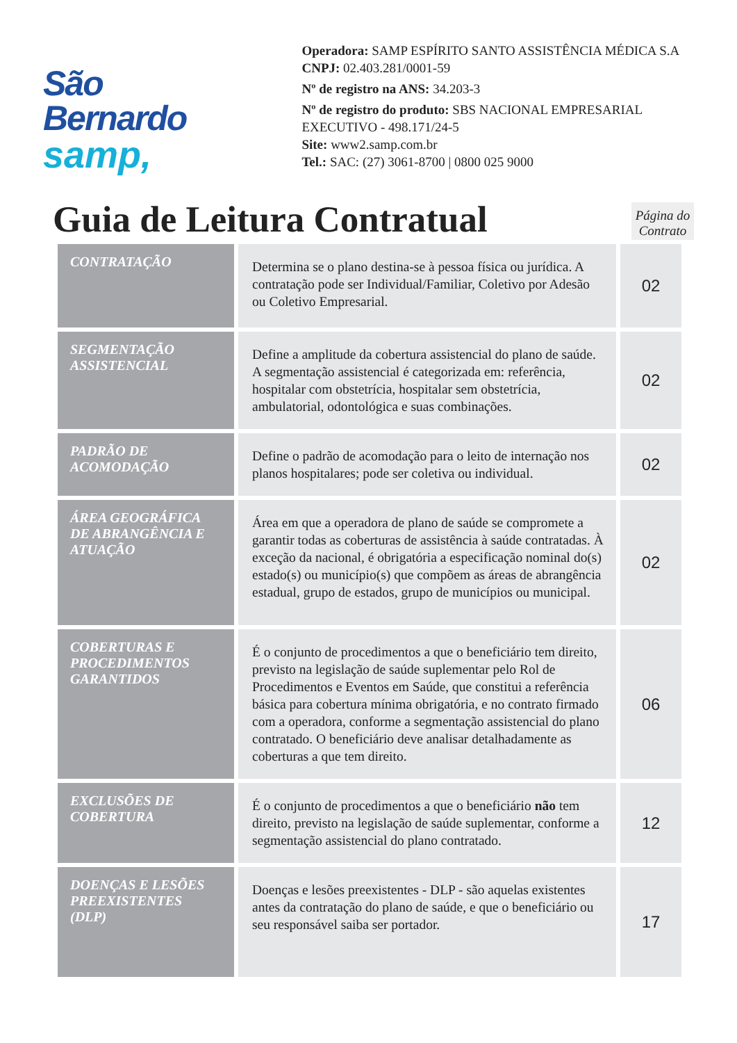São Bernardo
samp,
Operadora: SAMP ESPÍRITO SANTO ASSISTÊNCIA MÉDICA S.A
CNPJ: 02.403.281/0001-59
Nº de registro na ANS: 34.203-3
Nº de registro do produto: SBS NACIONAL EMPRESARIAL EXECUTIVO - 498.171/24-5
Site: www2.samp.com.br
Tel.: SAC: (27) 3061-8700 | 0800 025 9000
Guia de Leitura Contratual
Página do Contrato
| CONTRATAÇÃO | Determina se o plano destina-se à pessoa física ou jurídica. A contratação pode ser Individual/Familiar, Coletivo por Adesão ou Coletivo Empresarial. | 02 |
| SEGMENTAÇÃO ASSISTENCIAL | Define a amplitude da cobertura assistencial do plano de saúde. A segmentação assistencial é categorizada em: referência, hospitalar com obstetrícia, hospitalar sem obstetrícia, ambulatorial, odontológica e suas combinações. | 02 |
| PADRÃO DE ACOMODAÇÃO | Define o padrão de acomodação para o leito de internação nos planos hospitalares; pode ser coletiva ou individual. | 02 |
| ÁREA GEOGRÁFICA DE ABRANGÊNCIA E ATUAÇÃO | Área em que a operadora de plano de saúde se compromete a garantir todas as coberturas de assistência à saúde contratadas. À exceção da nacional, é obrigatória a especificação nominal do(s) estado(s) ou município(s) que compõem as áreas de abrangência estadual, grupo de estados, grupo de municípios ou municipal. | 02 |
| COBERTURAS E PROCEDIMENTOS GARANTIDOS | É o conjunto de procedimentos a que o beneficiário tem direito, previsto na legislação de saúde suplementar pelo Rol de Procedimentos e Eventos em Saúde, que constitui a referência básica para cobertura mínima obrigatória, e no contrato firmado com a operadora, conforme a segmentação assistencial do plano contratado. O beneficiário deve analisar detalhadamente as coberturas a que tem direito. | 06 |
| EXCLUSÕES DE COBERTURA | É o conjunto de procedimentos a que o beneficiário não tem direito, previsto na legislação de saúde suplementar, conforme a segmentação assistencial do plano contratado. | 12 |
| DOENÇAS E LESÕES PREEXISTENTES (DLP) | Doenças e lesões preexistentes - DLP - são aquelas existentes antes da contratação do plano de saúde, e que o beneficiário ou seu responsável saiba ser portador. | 17 |